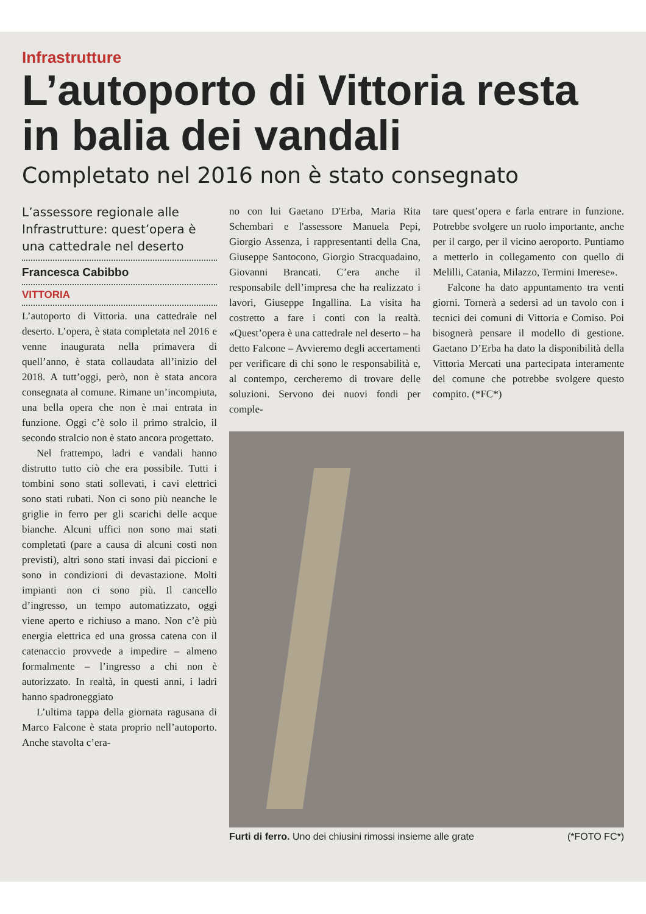Infrastrutture
L’autoporto di Vittoria resta in balia dei vandali
Completato nel 2016 non è stato consegnato
L’assessore regionale alle Infrastrutture: quest’opera è una cattedrale nel deserto
Francesca Cabibbo
VITTORIA
L’autoporto di Vittoria. una cattedrale nel deserto. L’opera, è stata completata nel 2016 e venne inaugurata nella primavera di quell’anno, è stata collaudata all’inizio del 2018. A tutt’oggi, però, non è stata ancora consegnata al comune. Rimane un’incompiuta, una bella opera che non è mai entrata in funzione. Oggi c’è solo il primo stralcio, il secondo stralcio non è stato ancora progettato.
Nel frattempo, ladri e vandali hanno distrutto tutto ciò che era possibile. Tutti i tombini sono stati sollevati, i cavi elettrici sono stati rubati. Non ci sono più neanche le griglie in ferro per gli scarichi delle acque bianche. Alcuni uffici non sono mai stati completati (pare a causa di alcuni costi non previsti), altri sono stati invasi dai piccioni e sono in condizioni di devastazione. Molti impianti non ci sono più. Il cancello d’ingresso, un tempo automatizzato, oggi viene aperto e richiuso a mano. Non c’è più energia elettrica ed una grossa catena con il catenaccio provvede a impedire – almeno formalmente – l’ingresso a chi non è autorizzato. In realtà, in questi anni, i ladri hanno spadroneggiato
L’ultima tappa della giornata ragusana di Marco Falcone è stata proprio nell’autoporto. Anche stavolta c’era-
no con lui Gaetano D'Erba, Maria Rita Schembari e l'assessore Manuela Pepi, Giorgio Assenza, i rappresentanti della Cna, Giuseppe Santocono, Giorgio Stracquadaino, Giovanni Brancati. C’era anche il responsabile dell’impresa che ha realizzato i lavori, Giuseppe Ingallina. La visita ha costretto a fare i conti con la realtà. «Quest’opera è una cattedrale nel deserto – ha detto Falcone – Avvieremo degli accertamenti per verificare di chi sono le responsabilità e, al contempo, cercheremo di trovare delle soluzioni. Servono dei nuovi fondi per comple-
tare quest’opera e farla entrare in funzione. Potrebbe svolgere un ruolo importante, anche per il cargo, per il vicino aeroporto. Puntiamo a metterlo in collegamento con quello di Melilli, Catania, Milazzo, Termini Imerese».
Falcone ha dato appuntamento tra venti giorni. Tornerà a sedersi ad un tavolo con i tecnici dei comuni di Vittoria e Comiso. Poi bisognerà pensare il modello di gestione. Gaetano D’Erba ha dato la disponibilità della Vittoria Mercati una partecipata interamente del comune che potrebbe svolgere questo compito. (*FC*)
Furti di ferro. Uno dei chiusini rimossi insieme alle grate (*FOTO FC*)